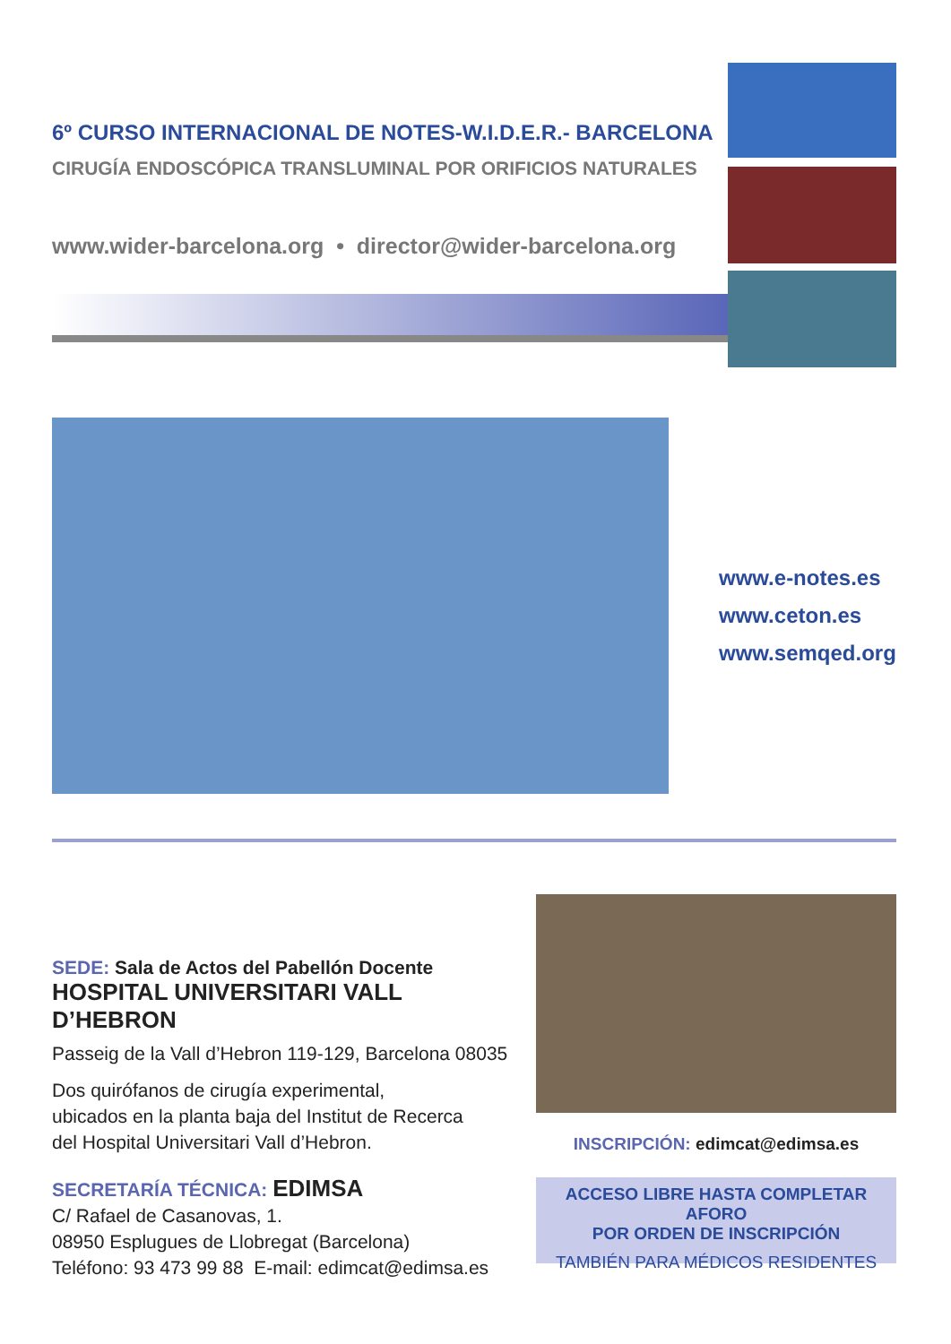6º CURSO INTERNACIONAL DE NOTES-W.I.D.E.R.- BARCELONA
CIRUGÍA ENDOSCÓPICA TRANSLUMINAL POR ORIFICIOS NATURALES
www.wider-barcelona.org • director@wider-barcelona.org
www.e-notes.es
www.ceton.es
www.semqed.org
SEDE: Sala de Actos del Pabellón Docente
HOSPITAL UNIVERSITARI VALL D’HEBRON
Passeig de la Vall d’Hebron 119-129, Barcelona 08035
Dos quirófanos de cirugía experimental,
ubicados en la planta baja del Institut de Recerca
del Hospital Universitari Vall d’Hebron.
SECRETARÍA TÉCNICA: EDIMSA
C/ Rafael de Casanovas, 1.
08950 Esplugues de Llobregat (Barcelona)
Teléfono: 93 473 99 88 E-mail: edimcat@edimsa.es
INSCRIPCIÓN: edimcat@edimsa.es
ACCESO LIBRE HASTA COMPLETAR AFORO
POR ORDEN DE INSCRIPCIÓN
TAMBIÉN PARA MÉDICOS RESIDENTES